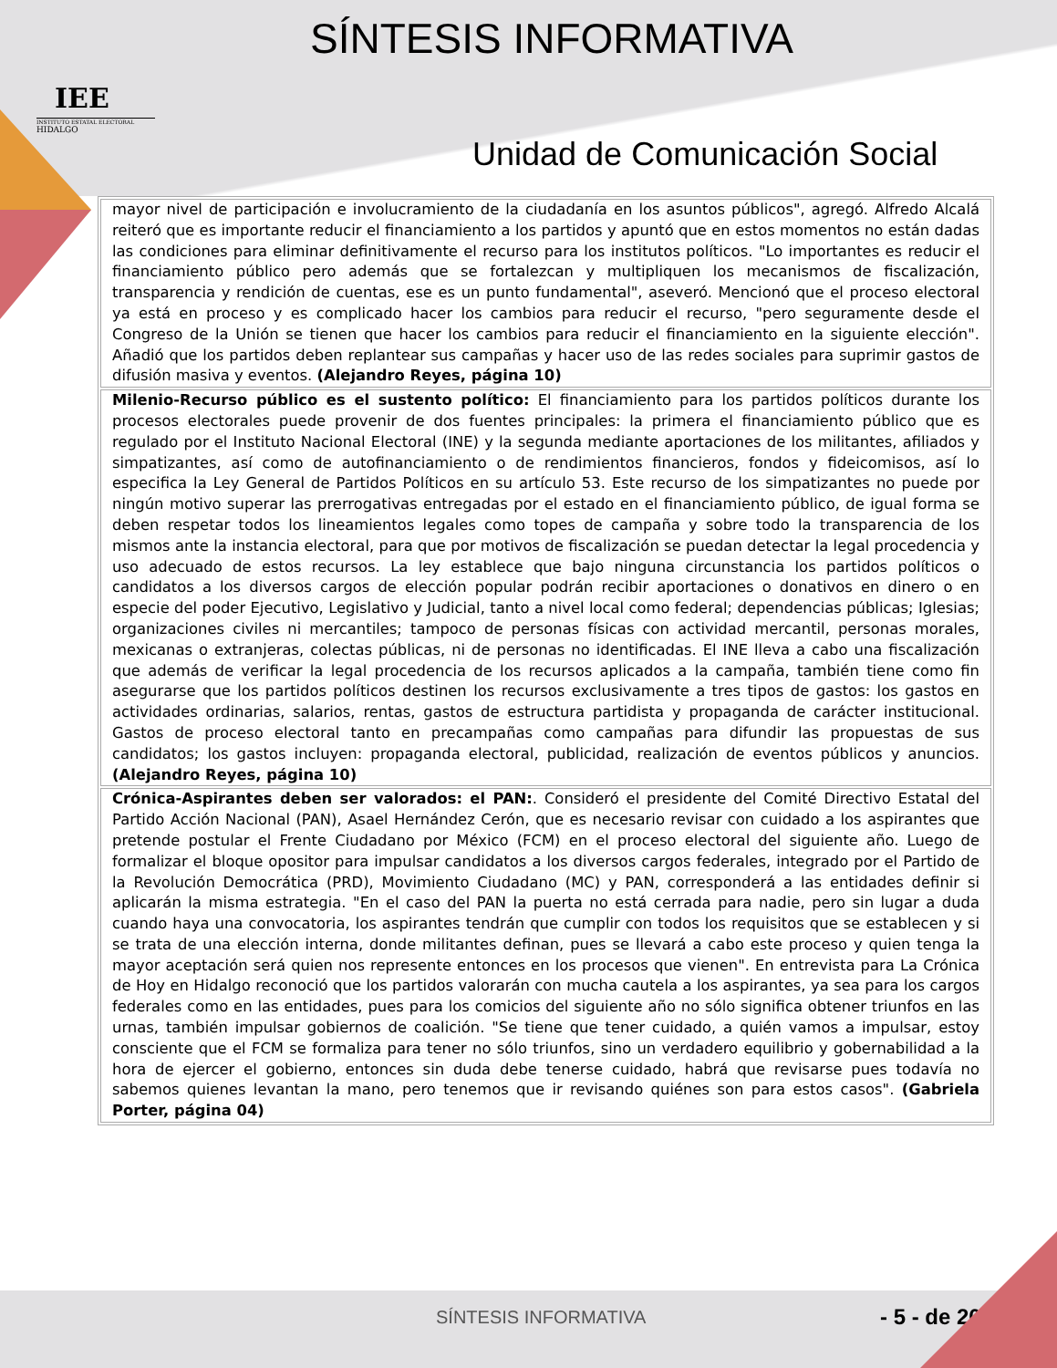IEE
INSTITUTO ESTATAL ELECTORAL
HIDALGO
SÍNTESIS INFORMATIVA
Unidad de Comunicación Social
| mayor nivel de participación e involucramiento de la ciudadanía en los asuntos públicos", agregó. Alfredo Alcalá reiteró que es importante reducir el financiamiento a los partidos y apuntó que en estos momentos no están dadas las condiciones para eliminar definitivamente el recurso para los institutos políticos. "Lo importantes es reducir el financiamiento público pero además que se fortalezcan y multipliquen los mecanismos de fiscalización, transparencia y rendición de cuentas, ese es un punto fundamental", aseveró. Mencionó que el proceso electoral ya está en proceso y es complicado hacer los cambios para reducir el recurso, "pero seguramente desde el Congreso de la Unión se tienen que hacer los cambios para reducir el financiamiento en la siguiente elección". Añadió que los partidos deben replantear sus campañas y hacer uso de las redes sociales para suprimir gastos de difusión masiva y eventos. (Alejandro Reyes, página 10) |
| Milenio-Recurso público es el sustento político: El financiamiento para los partidos políticos durante los procesos electorales puede provenir de dos fuentes principales: la primera el financiamiento público que es regulado por el Instituto Nacional Electoral (INE) y la segunda mediante aportaciones de los militantes, afiliados y simpatizantes, así como de autofinanciamiento o de rendimientos financieros, fondos y fideicomisos, así lo especifica la Ley General de Partidos Políticos en su artículo 53. Este recurso de los simpatizantes no puede por ningún motivo superar las prerrogativas entregadas por el estado en el financiamiento público, de igual forma se deben respetar todos los lineamientos legales como topes de campaña y sobre todo la transparencia de los mismos ante la instancia electoral, para que por motivos de fiscalización se puedan detectar la legal procedencia y uso adecuado de estos recursos. La ley establece que bajo ninguna circunstancia los partidos políticos o candidatos a los diversos cargos de elección popular podrán recibir aportaciones o donativos en dinero o en especie del poder Ejecutivo, Legislativo y Judicial, tanto a nivel local como federal; dependencias públicas; Iglesias; organizaciones civiles ni mercantiles; tampoco de personas físicas con actividad mercantil, personas morales, mexicanas o extranjeras, colectas públicas, ni de personas no identificadas. El INE lleva a cabo una fiscalización que además de verificar la legal procedencia de los recursos aplicados a la campaña, también tiene como fin asegurarse que los partidos políticos destinen los recursos exclusivamente a tres tipos de gastos: los gastos en actividades ordinarias, salarios, rentas, gastos de estructura partidista y propaganda de carácter institucional. Gastos de proceso electoral tanto en precampañas como campañas para difundir las propuestas de sus candidatos; los gastos incluyen: propaganda electoral, publicidad, realización de eventos públicos y anuncios. (Alejandro Reyes, página 10) |
| Crónica-Aspirantes deben ser valorados: el PAN: . Consideró el presidente del Comité Directivo Estatal del Partido Acción Nacional (PAN), Asael Hernández Cerón, que es necesario revisar con cuidado a los aspirantes que pretende postular el Frente Ciudadano por México (FCM) en el proceso electoral del siguiente año. Luego de formalizar el bloque opositor para impulsar candidatos a los diversos cargos federales, integrado por el Partido de la Revolución Democrática (PRD), Movimiento Ciudadano (MC) y PAN, corresponderá a las entidades definir si aplicarán la misma estrategia. "En el caso del PAN la puerta no está cerrada para nadie, pero sin lugar a duda cuando haya una convocatoria, los aspirantes tendrán que cumplir con todos los requisitos que se establecen y si se trata de una elección interna, donde militantes definan, pues se llevará a cabo este proceso y quien tenga la mayor aceptación será quien nos represente entonces en los procesos que vienen". En entrevista para La Crónica de Hoy en Hidalgo reconoció que los partidos valorarán con mucha cautela a los aspirantes, ya sea para los cargos federales como en las entidades, pues para los comicios del siguiente año no sólo significa obtener triunfos en las urnas, también impulsar gobiernos de coalición. "Se tiene que tener cuidado, a quién vamos a impulsar, estoy consciente que el FCM se formaliza para tener no sólo triunfos, sino un verdadero equilibrio y gobernabilidad a la hora de ejercer el gobierno, entonces sin duda debe tenerse cuidado, habrá que revisarse pues todavía no sabemos quienes levantan la mano, pero tenemos que ir revisando quiénes son para estos casos". (Gabriela Porter, página 04) |
SÍNTESIS INFORMATIVA - 5 - de 20